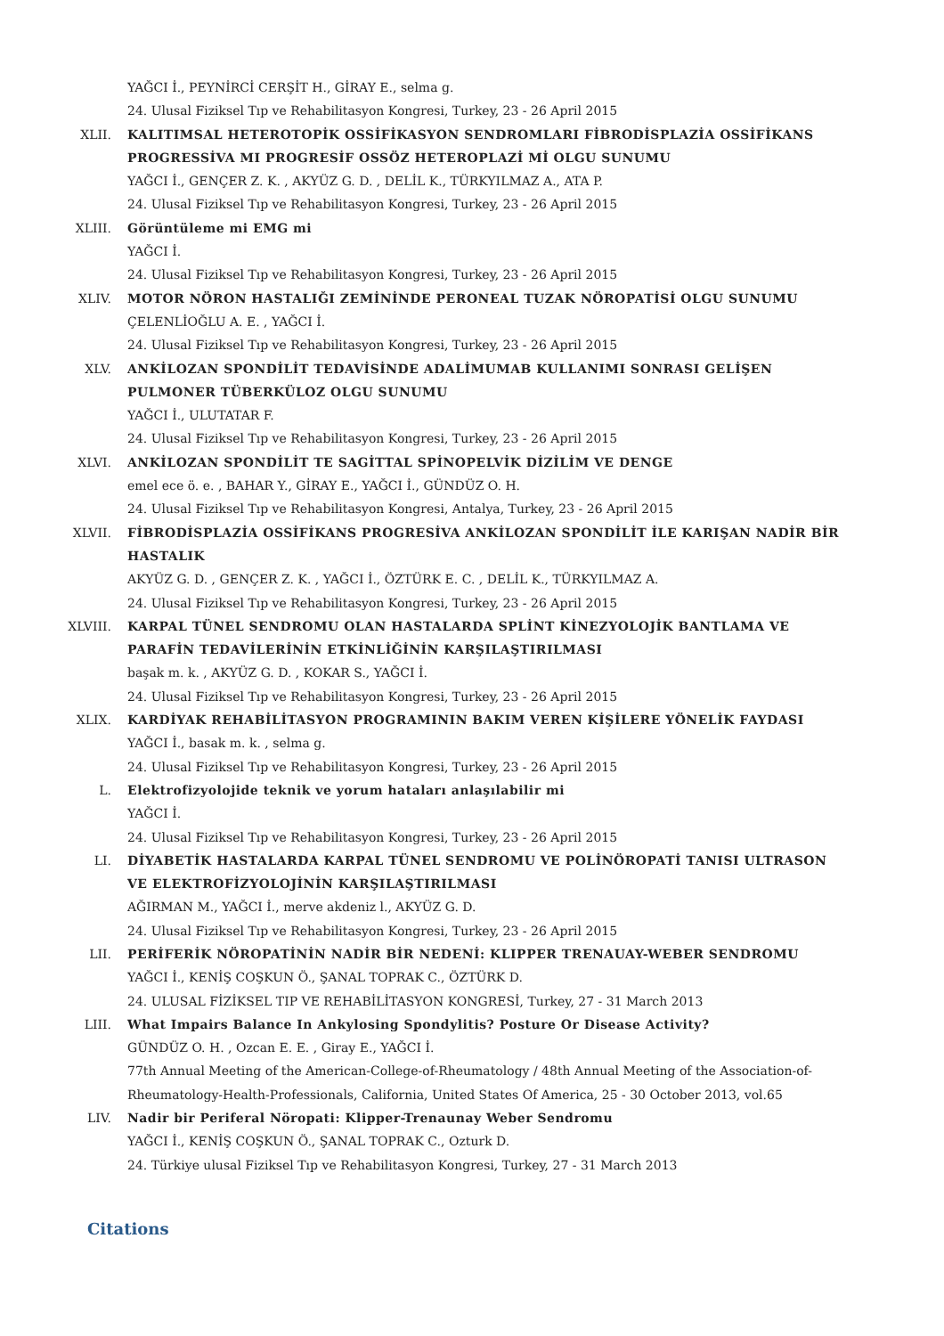YAĞCI İ., PEYNİRCİ CERŞİT H., GİRAY E., selma g.
24. Ulusal Fiziksel Tıp ve Rehabilitasyon Kongresi, Turkey, 23 - 26 April 2015
XLII. KALITIMSAL HETEROTOPİK OSSİFİKASYON SENDROMLARI FİBRODİSPLAZİA OSSİFİKANS PROGRESSİVA MI PROGRESİF OSSÖZ HETEROPLAZİ Mİ OLGU SUNUMU
YAĞCI İ., GENÇER Z. K. , AKYÜZ G. D. , DELİL K., TÜRKYILMAZ A., ATA P.
24. Ulusal Fiziksel Tıp ve Rehabilitasyon Kongresi, Turkey, 23 - 26 April 2015
XLIII. Görüntüleme mi EMG mi
YAĞCI İ.
24. Ulusal Fiziksel Tıp ve Rehabilitasyon Kongresi, Turkey, 23 - 26 April 2015
XLIV. MOTOR NÖRON HASTALIĞI ZEMİNİNDE PERONEAL TUZAK NÖROPATİSİ OLGU SUNUMU
ÇELENLİOĞLU A. E. , YAĞCI İ.
24. Ulusal Fiziksel Tıp ve Rehabilitasyon Kongresi, Turkey, 23 - 26 April 2015
XLV. ANKİLOZAN SPONDİLİT TEDAVİSİNDE ADALİMUMAB KULLANIMI SONRASI GELİŞEN PULMONER TÜBERKÜLOZ OLGU SUNUMU
YAĞCI İ., ULUTATAR F.
24. Ulusal Fiziksel Tıp ve Rehabilitasyon Kongresi, Turkey, 23 - 26 April 2015
XLVI. ANKİLOZAN SPONDİLİT TE SAGİTTAL SPİNOPELVİK DİZİLİM VE DENGE
emel ece ö. e. , BAHAR Y., GİRAY E., YAĞCI İ., GÜNDÜZ O. H.
24. Ulusal Fiziksel Tıp ve Rehabilitasyon Kongresi, Antalya, Turkey, 23 - 26 April 2015
XLVII. FİBRODİSPLAZİA OSSİFİKANS PROGRESİVA ANKİLOZAN SPONDİLİT İLE KARIŞAN NADİR BİR HASTALIK
AKYÜZ G. D. , GENÇER Z. K. , YAĞCI İ., ÖZTÜRK E. C. , DELİL K., TÜRKYILMAZ A.
24. Ulusal Fiziksel Tıp ve Rehabilitasyon Kongresi, Turkey, 23 - 26 April 2015
XLVIII. KARPAL TÜNEL SENDROMU OLAN HASTALARDA SPLİNT KİNEZYOLOJİK BANTLAMA VE PARAFİN TEDAVİLERİNİN ETKİNLİĞİNİN KARŞILAŞTIRILMASI
başak m. k. , AKYÜZ G. D. , KOKAR S., YAĞCI İ.
24. Ulusal Fiziksel Tıp ve Rehabilitasyon Kongresi, Turkey, 23 - 26 April 2015
XLIX. KARDİYAK REHABİLİTASYON PROGRAMININ BAKIM VEREN KİŞİLERE YÖNELİK FAYDASI
YAĞCI İ., basak m. k. , selma g.
24. Ulusal Fiziksel Tıp ve Rehabilitasyon Kongresi, Turkey, 23 - 26 April 2015
L. Elektrofizyolojide teknik ve yorum hataları anlaşılabilir mi
YAĞCI İ.
24. Ulusal Fiziksel Tıp ve Rehabilitasyon Kongresi, Turkey, 23 - 26 April 2015
LI. DİYABETİK HASTALARDA KARPAL TÜNEL SENDROMU VE POLİNÖROPATİ TANISI ULTRASON VE ELEKTROFİZYOLOJİNİN KARŞILAŞTIRILMASI
AĞIRMAN M., YAĞCI İ., merve akdeniz l., AKYÜZ G. D.
24. Ulusal Fiziksel Tıp ve Rehabilitasyon Kongresi, Turkey, 23 - 26 April 2015
LII. PERİFERİK NÖROPATİNİN NADİR BİR NEDENİ: KLIPPER TRENAUAY-WEBER SENDROMU
YAĞCI İ., KENİŞ COŞKUN Ö., ŞANAL TOPRAK C., ÖZTÜRK D.
24. ULUSAL FİZİKSEL TIP VE REHABİLİTASYON KONGRESİ, Turkey, 27 - 31 March 2013
LIII. What Impairs Balance In Ankylosing Spondylitis? Posture Or Disease Activity?
GÜNDÜZ O. H. , Ozcan E. E. , Giray E., YAĞCI İ.
77th Annual Meeting of the American-College-of-Rheumatology / 48th Annual Meeting of the Association-of-Rheumatology-Health-Professionals, California, United States Of America, 25 - 30 October 2013, vol.65
LIV. Nadir bir Periferal Nöropati: Klipper-Trenaunay Weber Sendromu
YAĞCI İ., KENİŞ COŞKUN Ö., ŞANAL TOPRAK C., Ozturk D.
24. Türkiye ulusal Fiziksel Tıp ve Rehabilitasyon Kongresi, Turkey, 27 - 31 March 2013
Citations